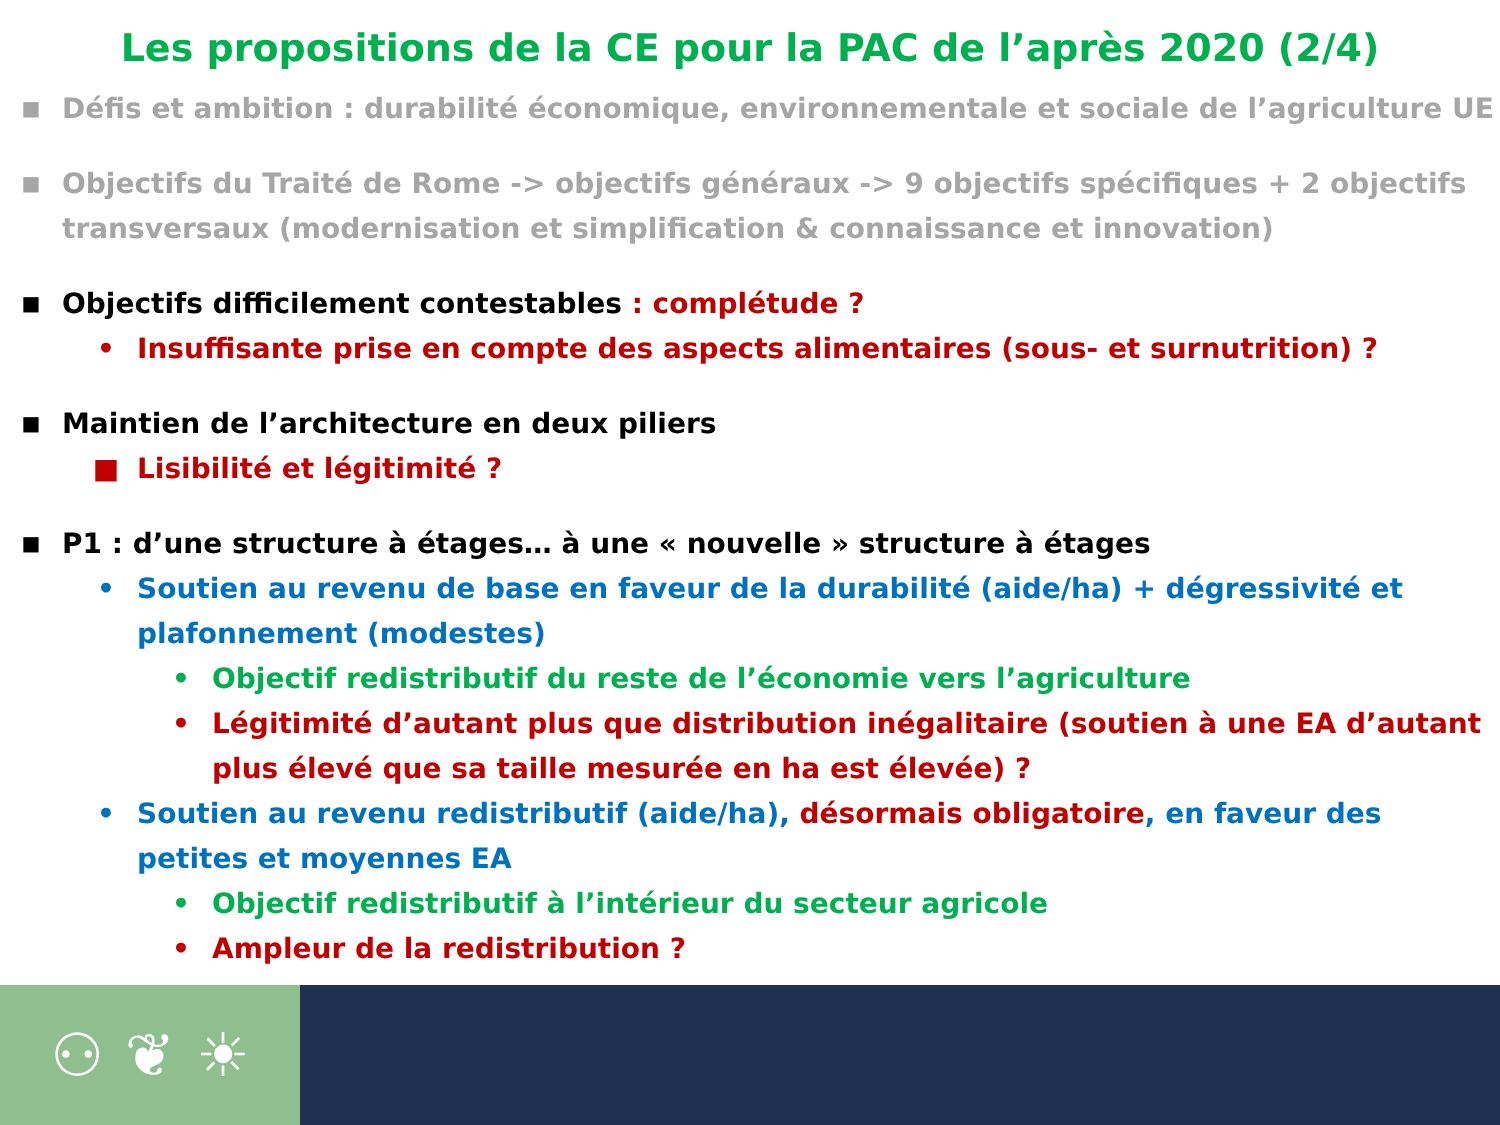Les propositions de la CE pour la PAC de l’après 2020 (2/4)
■ Défis et ambition : durabilité économique, environnementale et sociale de l’agriculture UE
■ Objectifs du Traité de Rome -> objectifs généraux -> 9 objectifs spécifiques + 2 objectifs transversaux (modernisation et simplification & connaissance et innovation)
■ Objectifs difficilement contestables : complétude ?
• Insuffisante prise en compte des aspects alimentaires (sous- et surnutrition) ?
■ Maintien de l’architecture en deux piliers
■ Lisibilité et légitimité ?
■ P1 : d’une structure à étages… à une « nouvelle » structure à étages
• Soutien au revenu de base en faveur de la durabilité (aide/ha) + dégressivité et plafonnement (modestes)
• Objectif redistributif du reste de l’économie vers l’agriculture
• Légitimité d’autant plus que distribution inégalitaire (soutien à une EA d’autant plus élevé que sa taille mesurée en ha est élevée) ?
• Soutien au revenu redistributif (aide/ha), désormais obligatoire, en faveur des petites et moyennes EA
• Objectif redistributif à l’intérieur du secteur agricole
• Ampleur de la redistribution ?
⚇ ❦ ☀